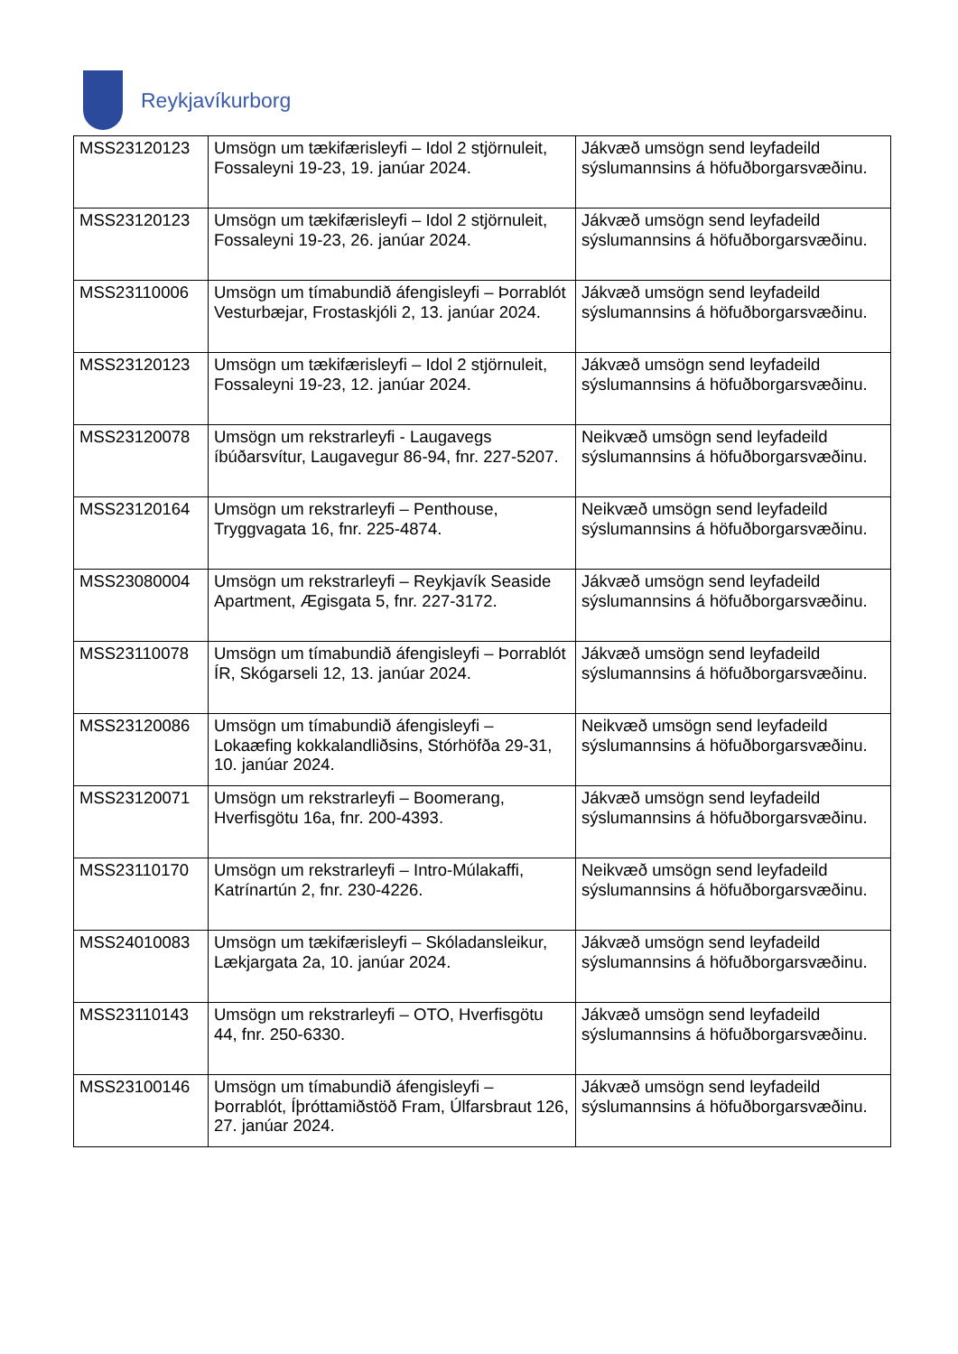Reykjavíkurborg
| MSS23120123 | Umsögn um tækifærisleyfi – Idol 2 stjörnuleit, Fossaleyni 19-23, 19. janúar 2024. | Jákvæð umsögn send leyfadeild sýslumannsins á höfuðborgarsvæðinu. |
| MSS23120123 | Umsögn um tækifærisleyfi – Idol 2 stjörnuleit, Fossaleyni 19-23, 26. janúar 2024. | Jákvæð umsögn send leyfadeild sýslumannsins á höfuðborgarsvæðinu. |
| MSS23110006 | Umsögn um tímabundið áfengisleyfi – Þorrablót Vesturbæjar, Frostaskjóli 2, 13. janúar 2024. | Jákvæð umsögn send leyfadeild sýslumannsins á höfuðborgarsvæðinu. |
| MSS23120123 | Umsögn um tækifærisleyfi – Idol 2 stjörnuleit, Fossaleyni 19-23, 12. janúar 2024. | Jákvæð umsögn send leyfadeild sýslumannsins á höfuðborgarsvæðinu. |
| MSS23120078 | Umsögn um rekstrarleyfi - Laugavegs íbúðarsvítur, Laugavegur 86-94, fnr. 227-5207. | Neikvæð umsögn send leyfadeild sýslumannsins á höfuðborgarsvæðinu. |
| MSS23120164 | Umsögn um rekstrarleyfi – Penthouse, Tryggvagata 16, fnr. 225-4874. | Neikvæð umsögn send leyfadeild sýslumannsins á höfuðborgarsvæðinu. |
| MSS23080004 | Umsögn um rekstrarleyfi – Reykjavík Seaside Apartment, Ægisgata 5, fnr. 227-3172. | Jákvæð umsögn send leyfadeild sýslumannsins á höfuðborgarsvæðinu. |
| MSS23110078 | Umsögn um tímabundið áfengisleyfi – Þorrablót ÍR, Skógarseli 12, 13. janúar 2024. | Jákvæð umsögn send leyfadeild sýslumannsins á höfuðborgarsvæðinu. |
| MSS23120086 | Umsögn um tímabundið áfengisleyfi – Lokaæfing kokkalandliðsins, Stórhöfða 29-31, 10. janúar 2024. | Neikvæð umsögn send leyfadeild sýslumannsins á höfuðborgarsvæðinu. |
| MSS23120071 | Umsögn um rekstrarleyfi – Boomerang, Hverfisgötu 16a, fnr. 200-4393. | Jákvæð umsögn send leyfadeild sýslumannsins á höfuðborgarsvæðinu. |
| MSS23110170 | Umsögn um rekstrarleyfi – Intro-Múlakaffi, Katrínartún 2, fnr. 230-4226. | Neikvæð umsögn send leyfadeild sýslumannsins á höfuðborgarsvæðinu. |
| MSS24010083 | Umsögn um tækifærisleyfi – Skóladansleikur, Lækjargata 2a, 10. janúar 2024. | Jákvæð umsögn send leyfadeild sýslumannsins á höfuðborgarsvæðinu. |
| MSS23110143 | Umsögn um rekstrarleyfi – OTO, Hverfisgötu 44, fnr. 250-6330. | Jákvæð umsögn send leyfadeild sýslumannsins á höfuðborgarsvæðinu. |
| MSS23100146 | Umsögn um tímabundið áfengisleyfi – Þorrablót, Íþróttamiðstöð Fram, Úlfarsbraut 126, 27. janúar 2024. | Jákvæð umsögn send leyfadeild sýslumannsins á höfuðborgarsvæðinu. |